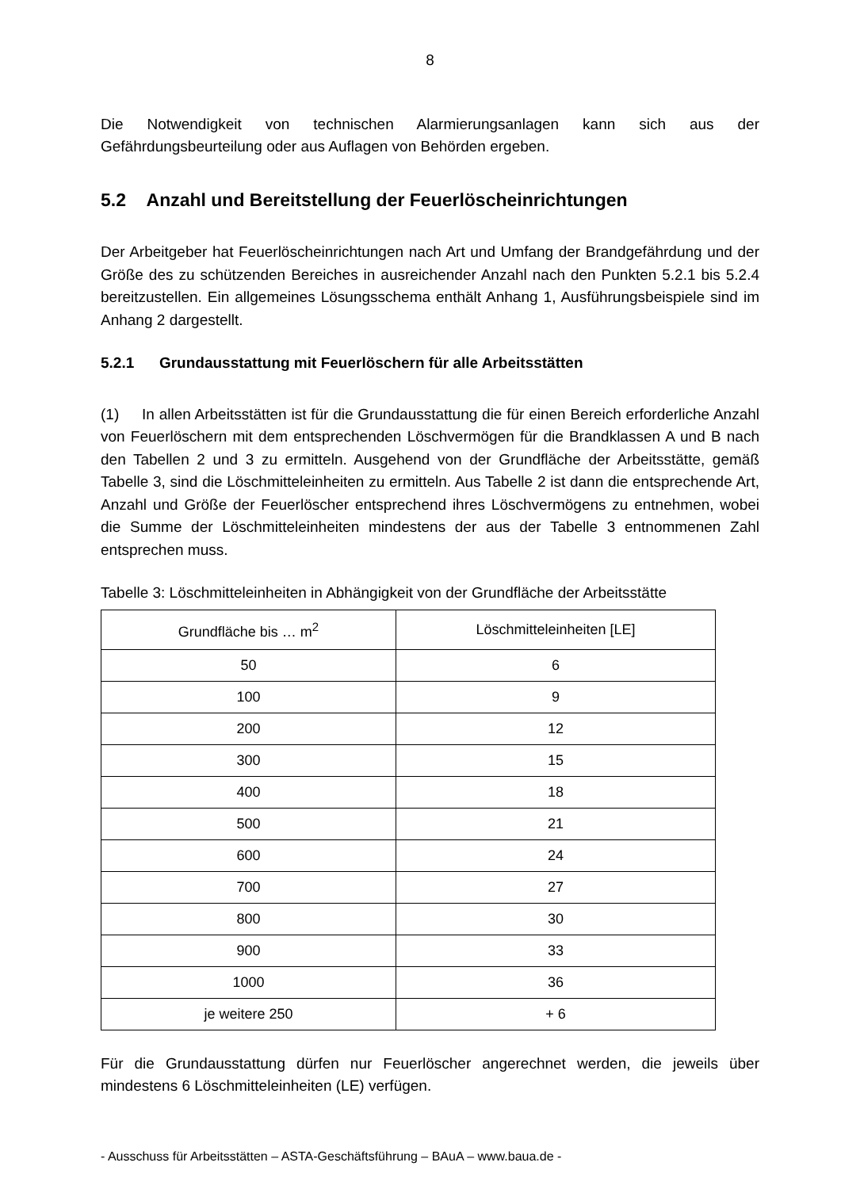8
Die Notwendigkeit von technischen Alarmierungsanlagen kann sich aus der Gefährdungsbeurteilung oder aus Auflagen von Behörden ergeben.
5.2 Anzahl und Bereitstellung der Feuerlöscheinrichtungen
Der Arbeitgeber hat Feuerlöscheinrichtungen nach Art und Umfang der Brandgefährdung und der Größe des zu schützenden Bereiches in ausreichender Anzahl nach den Punkten 5.2.1 bis 5.2.4 bereitzustellen. Ein allgemeines Lösungsschema enthält Anhang 1, Ausführungsbeispiele sind im Anhang 2 dargestellt.
5.2.1 Grundausstattung mit Feuerlöschern für alle Arbeitsstätten
(1) In allen Arbeitsstätten ist für die Grundausstattung die für einen Bereich erforderliche Anzahl von Feuerlöschern mit dem entsprechenden Löschvermögen für die Brandklassen A und B nach den Tabellen 2 und 3 zu ermitteln. Ausgehend von der Grundfläche der Arbeitsstätte, gemäß Tabelle 3, sind die Löschmitteleinheiten zu ermitteln. Aus Tabelle 2 ist dann die entsprechende Art, Anzahl und Größe der Feuerlöscher entsprechend ihres Löschvermögens zu entnehmen, wobei die Summe der Löschmitteleinheiten mindestens der aus der Tabelle 3 entnommenen Zahl entsprechen muss.
Tabelle 3: Löschmitteleinheiten in Abhängigkeit von der Grundfläche der Arbeitsstätte
| Grundfläche bis … m<sup>2</sup> | Löschmitteleinheiten [LE] |
| --- | --- |
| 50 | 6 |
| 100 | 9 |
| 200 | 12 |
| 300 | 15 |
| 400 | 18 |
| 500 | 21 |
| 600 | 24 |
| 700 | 27 |
| 800 | 30 |
| 900 | 33 |
| 1000 | 36 |
| je weitere 250 | + 6 |
Für die Grundausstattung dürfen nur Feuerlöscher angerechnet werden, die jeweils über mindestens 6 Löschmitteleinheiten (LE) verfügen.
- Ausschuss für Arbeitsstätten – ASTA-Geschäftsführung – BAuA – www.baua.de -